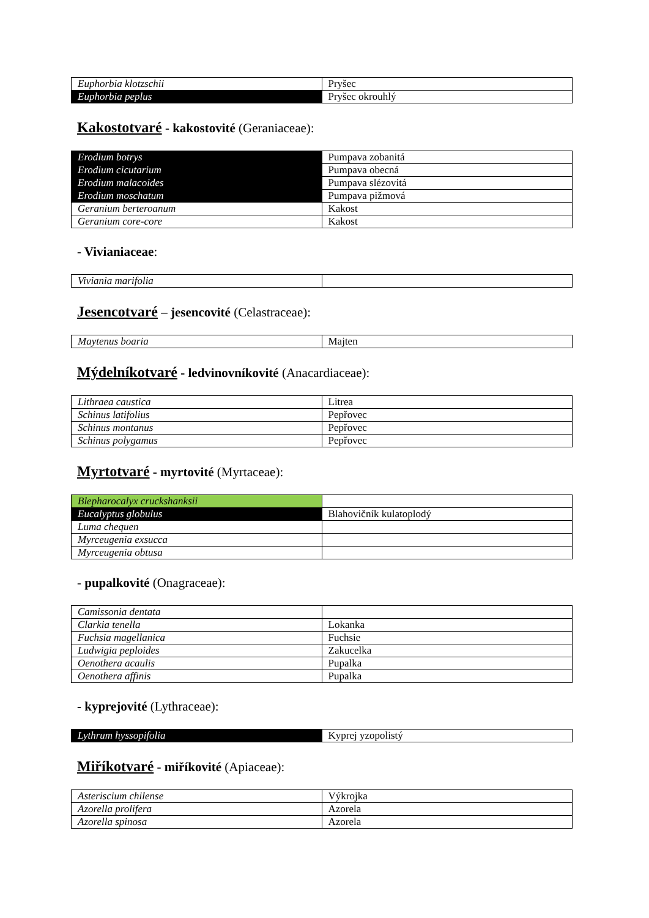| Euphorbia klotzschii | Pryšec |
| Euphorbia peplus | Pryšec okrouhlý |
Kakostotvaré - kakostovité (Geraniaceae):
| Erodium botrys | Pumpava zobanitá |
| Erodium cicutarium | Pumpava obecná |
| Erodium malacoides | Pumpava slézovitá |
| Erodium moschatum | Pumpava pižmová |
| Geranium berteroanum | Kakost |
| Geranium core-core | Kakost |
- Vivianiaceae:
| Viviania marifolia | |
Jesencotvaré – jesencovité (Celastraceae):
| Maytenus boaria | Majten |
Mýdelníkotvaré - ledvinovníkovité (Anacardiaceae):
| Lithraea caustica | Litrea |
| Schinus latifolius | Pepřovec |
| Schinus montanus | Pepřovec |
| Schinus polygamus | Pepřovec |
Myrtotvaré - myrtovité (Myrtaceae):
| Blepharocalyx cruckshanksii | |
| Eucalyptus globulus | Blahovičník kulatoplodý |
| Luma chequen | |
| Myrceugenia exsucca | |
| Myrceugenia obtusa | |
- pupalkovité (Onagraceae):
| Camissonia dentata | |
| Clarkia tenella | Lokanka |
| Fuchsia magellanica | Fuchsie |
| Ludwigia peploides | Zakucelka |
| Oenothera acaulis | Pupalka |
| Oenothera affinis | Pupalka |
- kyprejovité (Lythraceae):
| Lythrum hyssopifolia | Kyprej yzopolistý |
Miříkotvaré - miříkovité (Apiaceae):
| Asteriscium chilense | Výkrojka |
| Azorella prolifera | Azorela |
| Azorella spinosa | Azorela |